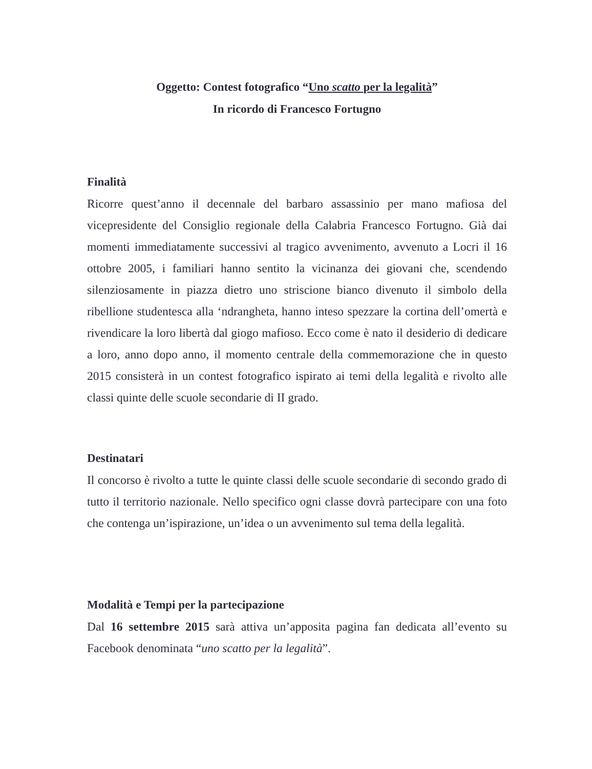Oggetto: Contest fotografico “Uno scatto per la legalità”
In ricordo di Francesco Fortugno
Finalità
Ricorre quest’anno il decennale del barbaro assassinio per mano mafiosa del vicepresidente del Consiglio regionale della Calabria Francesco Fortugno. Già dai momenti immediatamente successivi al tragico avvenimento, avvenuto a Locri il 16 ottobre 2005, i familiari hanno sentito la vicinanza dei giovani che, scendendo silenziosamente in piazza dietro uno striscione bianco divenuto il simbolo della ribellione studentesca alla ‘ndrangheta, hanno inteso spezzare la cortina dell’omertà e rivendicare la loro libertà dal giogo mafioso. Ecco come è nato il desiderio di dedicare a loro, anno dopo anno, il momento centrale della commemorazione che in questo 2015 consisterà in un contest fotografico ispirato ai temi della legalità e rivolto alle classi quinte delle scuole secondarie di II grado.
Destinatari
Il concorso è rivolto a tutte le quinte classi delle scuole secondarie di secondo grado di tutto il territorio nazionale. Nello specifico ogni classe dovrà partecipare con una foto che contenga un’ispirazione, un’idea o un avvenimento sul tema della legalità.
Modalità e Tempi per la partecipazione
Dal 16 settembre 2015 sarà attiva un’apposita pagina fan dedicata all’evento su Facebook denominata “uno scatto per la legalità”.